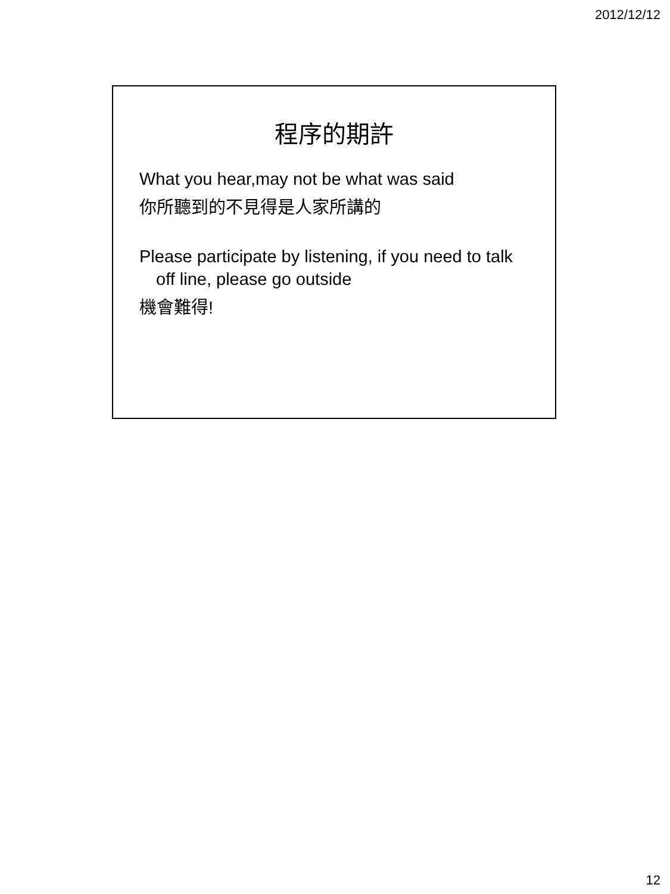2012/12/12
程序的期許
What you hear,may not be what was said
你所聽到的不見得是人家所講的
Please participate by listening, if you need to talk off line, please go outside
機會難得!
12